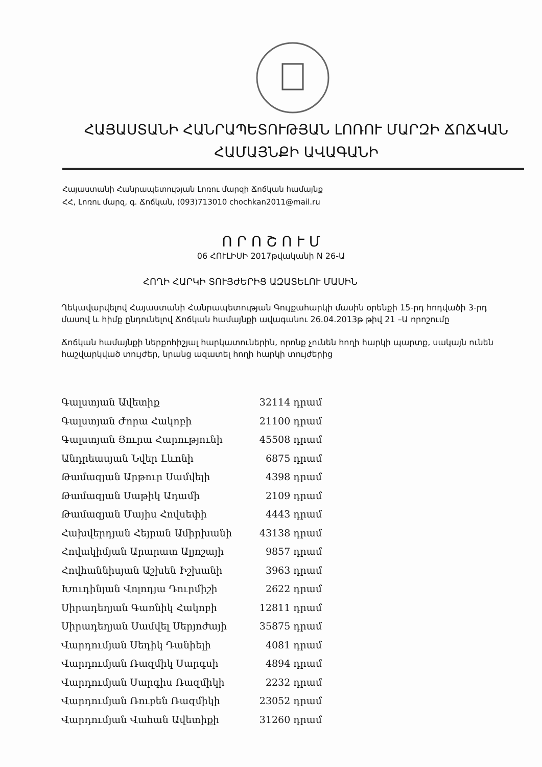ՀԱՅԱՍՏԱՆԻ ՀԱՆՐԱՊԵՏՈՒԹՅԱՆ ԼՈՌՈՒ ՄԱՐԶԻ ՃՈՃԿԱՆ
ՀԱՄԱՅՆՔԻ ԱՎԱԳԱՆԻ
Հայաստանի Հանրապետության Լոռու մարզի Ճոճկան համայնք
ՀՀ, Լոռու մարզ, գ. Ճոճկան, (093)713010 chochkan2011@mail.ru
Ո Ր Ո Շ Ո Ւ Մ
06 ՀՈՒԼԻՍԻ 2017թվականի N 26-Ա
ՀՈՂԻ ՀԱՐԿԻ ՏՈՒՅԺԵՐԻՑ ԱԶԱՏԵԼՈՒ ՄԱՍԻՆ
Ղեկավարվելով Հայաստանի Հանրապետության Գույքահարկի մասին օրենքի 15-րդ հոդվածի 3-րդ մասով և հիմք ընդունելով Ճոճկան համայնքի ավագանու 26.04.2013թ թիվ 21 –Ա որոշումը
Ճոճկան համայնքի ներքոհիշյալ հարկատուներին, որոնք չունեն հողի հարկի պարտք, սակայն ունեն հաշվարկված տույժեր, նրանց ազատել հողի հարկի տույժերից
| Գալստյան Ավետիք | 32114 դրամ |
| Գալստյան Ժորա Հակոբի | 21100 դրամ |
| Գալստյան Յուրա Հարությունի | 45508 դրամ |
| Անդրեասյան Նվեր Լևոնի | 6875 դրամ |
| Թամազյան Արթուր Սամվելի | 4398 դրամ |
| Թամազյան Սաթիկ Ադամի | 2109 դրամ |
| Թամազյան Մայիս Հովսեփի | 4443 դրամ |
| Հախվերդյան Հեյրան Ամիրխանի | 43138 դրամ |
| Հովակիմյան Արարատ Ալյոշայի | 9857 դրամ |
| Հովհաննիսյան Աշխեն Իշխանի | 3963 դրամ |
| Խուդինյան Վոլոդյա Դուրմիշի | 2622 դրամ |
| Սիրադեղյան Գառնիկ Հակոբի | 12811 դրամ |
| Սիրադեղյան Սամվել Սերյոժայի | 35875 դրամ |
| Վարդումյան Սեդիկ Դանիելի | 4081 դրամ |
| Վարդումյան Ռազմիկ Սարգսի | 4894 դրամ |
| Վարդումյան Սարգիս Ռազմիկի | 2232 դրամ |
| Վարդումյան Ռուբեն Ռազմիկի | 23052 դրամ |
| Վարդումյան Վահան Ավետիքի | 31260 դրամ |